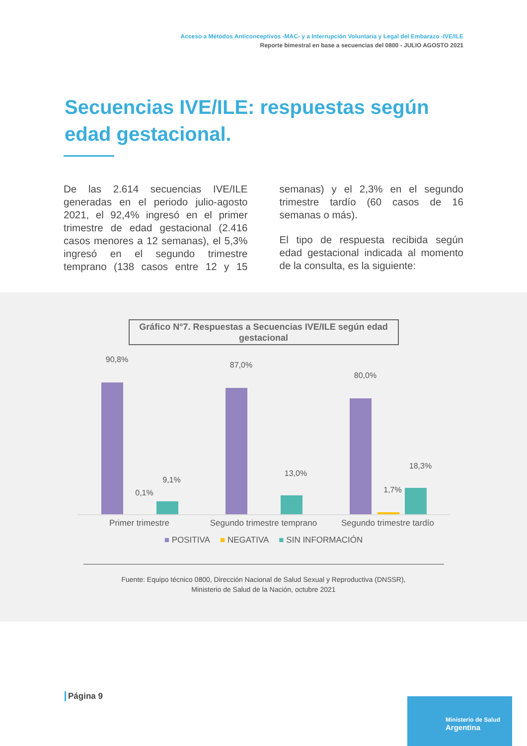Acceso a Métodos Anticonceptivos -MAC- y a Interrupción Voluntaria y Legal del Embarazo -IVE/ILE
Reporte bimestral en base a secuencias del 0800 - JULIO AGOSTO 2021
Secuencias IVE/ILE: respuestas según edad gestacional.
De las 2.614 secuencias IVE/ILE generadas en el periodo julio-agosto 2021, el 92,4% ingresó en el primer trimestre de edad gestacional (2.416 casos menores a 12 semanas), el 5,3% ingresó en el segundo trimestre temprano (138 casos entre 12 y 15 semanas) y el 2,3% en el segundo trimestre tardío (60 casos de 16 semanas o más).
El tipo de respuesta recibida según edad gestacional indicada al momento de la consulta, es la siguiente:
Gráfico N°7. Respuestas a Secuencias IVE/ILE según edad gestacional
90,8%
0,1%
9,1%
87,0%
13,0%
80,0%
1,7%
18,3%
Primer trimestre Segundo trimestre temprano Segundo trimestre tardío
■ POSITIVA ■ NEGATIVA ■ SIN INFORMACIÓN
Fuente: Equipo técnico 0800, Dirección Nacional de Salud Sexual y Reproductiva (DNSSR),
Ministerio de Salud de la Nación, octubre 2021
Página 9
Ministerio de Salud
Argentina